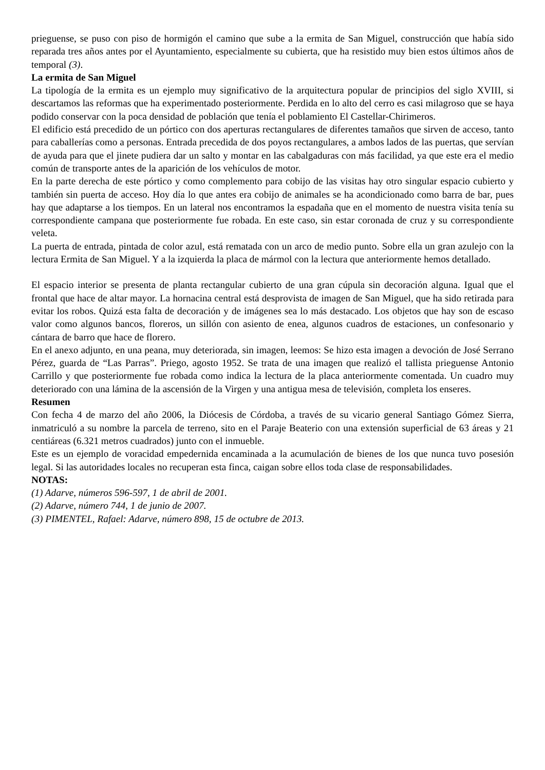prieguense, se puso con piso de hormigón el camino que sube a la ermita de San Miguel, construcción que había sido reparada tres años antes por el Ayuntamiento, especialmente su cubierta, que ha resistido muy bien estos últimos años de temporal (3).
La ermita de San Miguel
La tipología de la ermita es un ejemplo muy significativo de la arquitectura popular de principios del siglo XVIII, si descartamos las reformas que ha experimentado posteriormente. Perdida en lo alto del cerro es casi milagroso que se haya podido conservar con la poca densidad de población que tenía el poblamiento El Castellar-Chirimeros.
El edificio está precedido de un pórtico con dos aperturas rectangulares de diferentes tamaños que sirven de acceso, tanto para caballerías como a personas. Entrada precedida de dos poyos rectangulares, a ambos lados de las puertas, que servían de ayuda para que el jinete pudiera dar un salto y montar en las cabalgaduras con más facilidad, ya que este era el medio común de transporte antes de la aparición de los vehículos de motor.
En la parte derecha de este pórtico y como complemento para cobijo de las visitas hay otro singular espacio cubierto y también sin puerta de acceso. Hoy día lo que antes era cobijo de animales se ha acondicionado como barra de bar, pues hay que adaptarse a los tiempos. En un lateral nos encontramos la espadaña que en el momento de nuestra visita tenía su correspondiente campana que posteriormente fue robada. En este caso, sin estar coronada de cruz y su correspondiente veleta.
La puerta de entrada, pintada de color azul, está rematada con un arco de medio punto. Sobre ella un gran azulejo con la lectura Ermita de San Miguel. Y a la izquierda la placa de mármol con la lectura que anteriormente hemos detallado.
El espacio interior se presenta de planta rectangular cubierto de una gran cúpula sin decoración alguna. Igual que el frontal que hace de altar mayor. La hornacina central está desprovista de imagen de San Miguel, que ha sido retirada para evitar los robos. Quizá esta falta de decoración y de imágenes sea lo más destacado. Los objetos que hay son de escaso valor como algunos bancos, floreros, un sillón con asiento de enea, algunos cuadros de estaciones, un confesonario y cántara de barro que hace de florero.
En el anexo adjunto, en una peana, muy deteriorada, sin imagen, leemos: Se hizo esta imagen a devoción de José Serrano Pérez, guarda de “Las Parras”. Priego, agosto 1952. Se trata de una imagen que realizó el tallista prieguense Antonio Carrillo y que posteriormente fue robada como indica la lectura de la placa anteriormente comentada. Un cuadro muy deteriorado con una lámina de la ascensión de la Virgen y una antigua mesa de televisión, completa los enseres.
Resumen
Con fecha 4 de marzo del año 2006, la Diócesis de Córdoba, a través de su vicario general Santiago Gómez Sierra, inmatriculó a su nombre la parcela de terreno, sito en el Paraje Beaterio con una extensión superficial de 63 áreas y 21 centiáreas (6.321 metros cuadrados) junto con el inmueble.
Este es un ejemplo de voracidad empedernida encaminada a la acumulación de bienes de los que nunca tuvo posesión legal. Si las autoridades locales no recuperan esta finca, caigan sobre ellos toda clase de responsabilidades.
NOTAS:
(1) Adarve, números 596-597, 1 de abril de 2001.
(2) Adarve, número 744, 1 de junio de 2007.
(3) PIMENTEL, Rafael: Adarve, número 898, 15 de octubre de 2013.